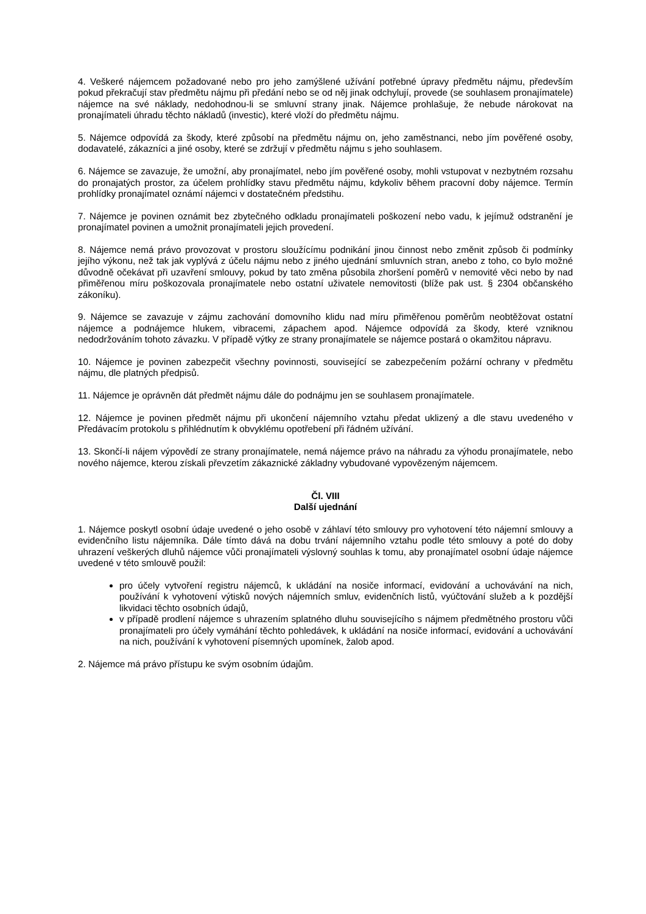4. Veškeré nájemcem požadované nebo pro jeho zamýšlené užívání potřebné úpravy předmětu nájmu, především pokud překračují stav předmětu nájmu při předání nebo se od něj jinak odchylují, provede (se souhlasem pronajímatele) nájemce na své náklady, nedohodnou-li se smluvní strany jinak. Nájemce prohlašuje, že nebude nárokovat na pronajímateli úhradu těchto nákladů (investic), které vloží do předmětu nájmu.
5. Nájemce odpovídá za škody, které způsobí na předmětu nájmu on, jeho zaměstnanci, nebo jím pověřené osoby, dodavatelé, zákazníci a jiné osoby, které se zdržují v předmětu nájmu s jeho souhlasem.
6. Nájemce se zavazuje, že umožní, aby pronajímatel, nebo jím pověřené osoby, mohli vstupovat v nezbytném rozsahu do pronajatých prostor, za účelem prohlídky stavu předmětu nájmu, kdykoliv během pracovní doby nájemce. Termín prohlídky pronajímatel oznámí nájemci v dostatečném předstihu.
7. Nájemce je povinen oznámit bez zbytečného odkladu pronajímateli poškození nebo vadu, k jejímuž odstranění je pronajímatel povinen a umožnit pronajímateli jejich provedení.
8. Nájemce nemá právo provozovat v prostoru sloužícímu podnikání jinou činnost nebo změnit způsob či podmínky jejího výkonu, než tak jak vyplývá z účelu nájmu nebo z jiného ujednání smluvních stran, anebo z toho, co bylo možné důvodně očekávat při uzavření smlouvy, pokud by tato změna působila zhoršení poměrů v nemovité věci nebo by nad přiměřenou míru poškozovala pronajímatele nebo ostatní uživatele nemovitosti (blíže pak ust. § 2304 občanského zákoníku).
9. Nájemce se zavazuje v zájmu zachování domovního klidu nad míru přiměřenou poměrům neobtěžovat ostatní nájemce a podnájemce hlukem, vibracemi, zápachem apod. Nájemce odpovídá za škody, které vzniknou nedodržováním tohoto závazku. V případě výtky ze strany pronajímatele se nájemce postará o okamžitou nápravu.
10. Nájemce je povinen zabezpečit všechny povinnosti, související se zabezpečením požární ochrany v předmětu nájmu, dle platných předpisů.
11. Nájemce je oprávněn dát předmět nájmu dále do podnájmu jen se souhlasem pronajímatele.
12. Nájemce je povinen předmět nájmu při ukončení nájemního vztahu předat uklizený a dle stavu uvedeného v Předávacím protokolu s přihlédnutím k obvyklému opotřebení při řádném užívání.
13. Skončí-li nájem výpovědí ze strany pronajímatele, nemá nájemce právo na náhradu za výhodu pronajímatele, nebo nového nájemce, kterou získali převzetím zákaznické základny vybudované vypovězeným nájemcem.
Čl. VIII
Další ujednání
1. Nájemce poskytl osobní údaje uvedené o jeho osobě v záhlaví této smlouvy pro vyhotovení této nájemní smlouvy a evidenčního listu nájemníka. Dále tímto dává na dobu trvání nájemního vztahu podle této smlouvy a poté do doby uhrazení veškerých dluhů nájemce vůči pronajímateli výslovný souhlas k tomu, aby pronajímatel osobní údaje nájemce uvedené v této smlouvě použil:
pro účely vytvoření registru nájemců, k ukládání na nosiče informací, evidování a uchovávání na nich, používání k vyhotovení výtisků nových nájemních smluv, evidenčních listů, vyúčtování služeb a k pozdější likvidaci těchto osobních údajů,
v případě prodlení nájemce s uhrazením splatného dluhu souvisejícího s nájmem předmětného prostoru vůči pronajímateli pro účely vymáhání těchto pohledávek, k ukládání na nosiče informací, evidování a uchovávání na nich, používání k vyhotovení písemných upomínek, žalob apod.
2. Nájemce má právo přístupu ke svým osobním údajům.